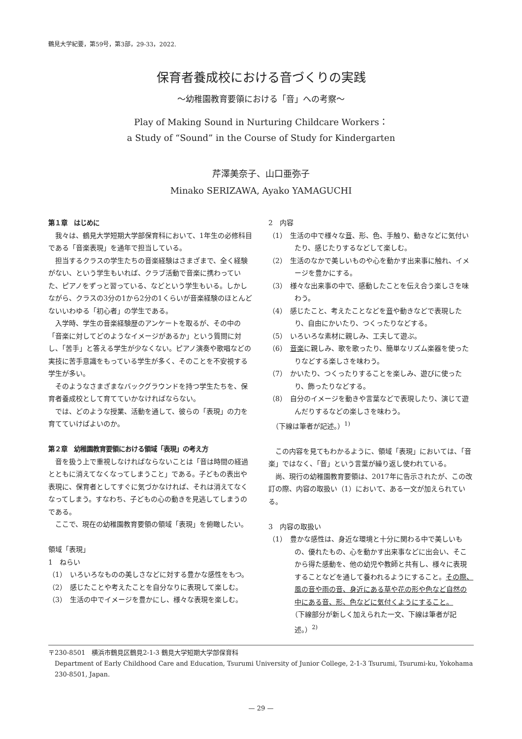鶴見大学紀要，第59号，第3部，29-33，2022.
保育者養成校における音づくりの実践
～幼稚園教育要領における「音」への考察～
Play of Making Sound in Nurturing Childcare Workers：
a Study of “Sound” in the Course of Study for Kindergarten
芹澤美奈子、山口亜弥子
Minako SERIZAWA, Ayako YAMAGUCHI
第１章　はじめに
我々は、鶴見大学短期大学部保育科において、1年生の必修科目である「音楽表現」を通年で担当している。
担当するクラスの学生たちの音楽経験はさまざまで、全く経験がない、という学生もいれば、クラブ活動で音楽に携わっていた、ピアノをずっと習っている、などという学生もいる。しかしながら、クラスの3分の1から2分の1くらいが音楽経験のほとんどないいわゆる「初心者」の学生である。
入学時、学生の音楽経験歴のアンケートを取るが、その中の「音楽に対してどのようなイメージがあるか」という質問に対し、「苦手」と答える学生が少なくない。ピアノ演奏や歌唱などの実技に苦手意識をもっている学生が多く、そのことを不安視する学生が多い。
そのようなさまざまなバックグラウンドを持つ学生たちを、保育者養成校として育てていかなければならない。
では、どのような授業、活動を通して、彼らの「表現」の力を育てていけばよいのか。
第２章　幼稚園教育要領における領域「表現」の考え方
音を扱う上で重視しなければならないことは「音は時間の経過とともに消えてなくなってしまうこと」である。子どもの表出や表現に、保育者としてすぐに気づかなければ、それは消えてなくなってしまう。すなわち、子どもの心の動きを見逃してしまうのである。
ここで、現在の幼稚園教育要領の領域「表現」を俯瞰したい。
領域「表現」
1　ねらい
（1）　いろいろなものの美しさなどに対する豊かな感性をもつ。
（2）　感じたことや考えたことを自分なりに表現して楽しむ。
（3）　生活の中でイメージを豊かにし、様々な表現を楽しむ。
2　内容
（1）　生活の中で様々な音、形、色、手触り、動きなどに気付いたり、感じたりするなどして楽しむ。
（2）　生活のなかで美しいものや心を動かす出来事に触れ、イメージを豊かにする。
（3）　様々な出来事の中で、感動したことを伝え合う楽しさを味わう。
（4）　感じたこと、考えたことなどを音や動きなどで表現したり、自由にかいたり、つくったりなどする。
（5）　いろいろな素材に親しみ、工夫して遊ぶ。
（6）　音楽に親しみ、歌を歌ったり、簡単なリズム楽器を使ったりなどする楽しさを味わう。
（7）　かいたり、つくったりすることを楽しみ、遊びに使ったり、飾ったりなどする。
（8）　自分のイメージを動きや言葉などで表現したり、演じて遊んだりするなどの楽しさを味わう。
　（下線は筆者が記述。）<sup>1)</sup>
この内容を見てもわかるように、領域「表現」においては、「音楽」ではなく、「音」という言葉が繰り返し使われている。
尚、現行の幼稚園教育要領は、2017年に告示されたが、この改訂の際、内容の取扱い（1）において、ある一文が加えられている。
3　内容の取扱い
（1）　豊かな感性は、身近な環境と十分に関わる中で美しいもの、優れたもの、心を動かす出来事などに出会い、そこから得た感動を、他の幼児や教師と共有し、様々に表現することなどを通して養われるようにすること。その際、風の音や雨の音、身近にある草や花の形や色など自然の中にある音、形、色などに気付くようにすること。
（下線部分が新しく加えられた一文、下線は筆者が記述。）<sup>2)</sup>
〒230-8501　横浜市鶴見区鶴見2-1-3 鶴見大学短期大学部保育科
Department of Early Childhood Care and Education, Tsurumi University of Junior College, 2-1-3 Tsurumi, Tsurumi-ku, Yokohama 230-8501, Japan.
— 29 —